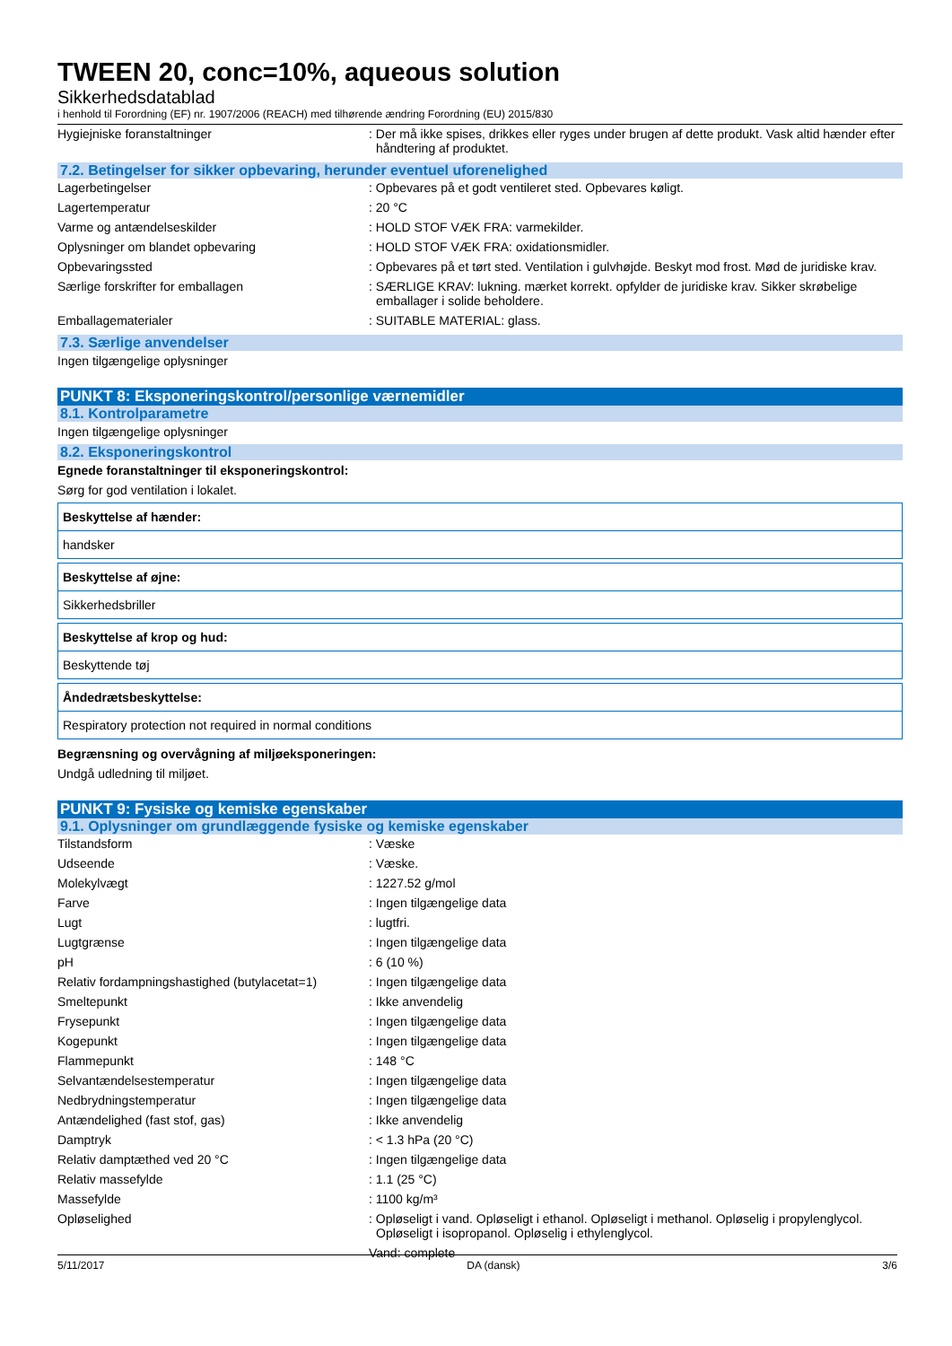TWEEN 20, conc=10%, aqueous solution
Sikkerhedsdatablad
i henhold til Forordning (EF) nr. 1907/2006 (REACH) med tilhørende ændring Forordning (EU) 2015/830
| Hygiejniske foranstaltninger | : Der må ikke spises, drikkes eller ryges under brugen af dette produkt. Vask altid hænder efter håndtering af produktet. |
7.2. Betingelser for sikker opbevaring, herunder eventuel uforenelighed
| Lagerbetingelser | : Opbevares på et godt ventileret sted. Opbevares køligt. |
| Lagertemperatur | : 20 °C |
| Varme og antændelseskilder | : HOLD STOF VÆK FRA: varmekilder. |
| Oplysninger om blandet opbevaring | : HOLD STOF VÆK FRA: oxidationsmidler. |
| Opbevaringssted | : Opbevares på et tørt sted. Ventilation i gulvhøjde. Beskyt mod frost. Mød de juridiske krav. |
| Særlige forskrifter for emballagen | : SÆRLIGE KRAV: lukning. mærket korrekt. opfylder de juridiske krav. Sikker skrøbelige emballager i solide beholdere. |
| Emballagematerialer | : SUITABLE MATERIAL: glass. |
7.3. Særlige anvendelser
Ingen tilgængelige oplysninger
PUNKT 8: Eksponeringskontrol/personlige værnemidler
8.1. Kontrolparametre
Ingen tilgængelige oplysninger
8.2. Eksponeringskontrol
Egnede foranstaltninger til eksponeringskontrol:
Sørg for god ventilation i lokalet.
Beskyttelse af hænder:
handsker
Beskyttelse af øjne:
Sikkerhedsbriller
Beskyttelse af krop og hud:
Beskyttende tøj
Åndedrætsbeskyttelse:
Respiratory protection not required in normal conditions
Begrænsning og overvågning af miljøeksponeringen:
Undgå udledning til miljøet.
PUNKT 9: Fysiske og kemiske egenskaber
9.1. Oplysninger om grundlæggende fysiske og kemiske egenskaber
| Tilstandsform | : Væske |
| Udseende | : Væske. |
| Molekylvægt | : 1227.52 g/mol |
| Farve | : Ingen tilgængelige data |
| Lugt | : lugtfri. |
| Lugtgrænse | : Ingen tilgængelige data |
| pH | : 6 (10 %) |
| Relativ fordampningshastighed (butylacetat=1) | : Ingen tilgængelige data |
| Smeltepunkt | : Ikke anvendelig |
| Frysepunkt | : Ingen tilgængelige data |
| Kogepunkt | : Ingen tilgængelige data |
| Flammepunkt | : 148 °C |
| Selvantændelsestemperatur | : Ingen tilgængelige data |
| Nedbrydningstemperatur | : Ingen tilgængelige data |
| Antændelighed (fast stof, gas) | : Ikke anvendelig |
| Damptryk | : < 1.3 hPa (20 °C) |
| Relativ damptæthed ved 20 °C | : Ingen tilgængelige data |
| Relativ massefylde | : 1.1 (25 °C) |
| Massefylde | : 1100 kg/m³ |
| Opløselighed | : Opløseligt i vand. Opløseligt i ethanol. Opløseligt i methanol. Opløselig i propylenglycol. Opløseligt i isopropanol. Opløselig i ethylenglycol. Vand: complete |
5/11/2017 DA (dansk) 3/6